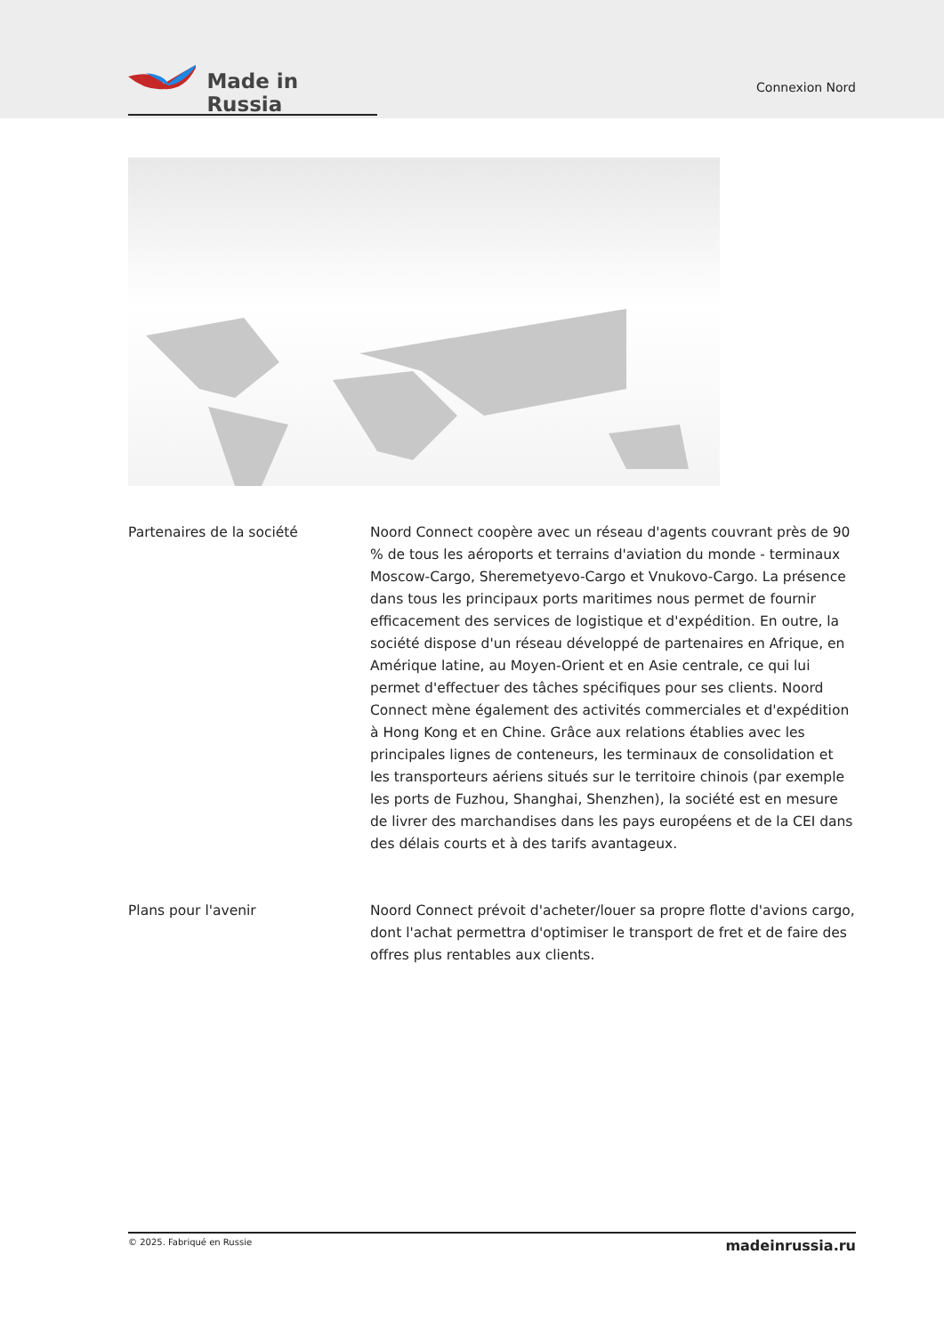Made in Russia
Connexion Nord
Partenaires de la société Noord Connect coopère avec un réseau d'agents couvrant près de 90 % de tous les aéroports et terrains d'aviation du monde - terminaux Moscow-Cargo, Sheremetyevo-Cargo et Vnukovo-Cargo. La présence dans tous les principaux ports maritimes nous permet de fournir efficacement des services de logistique et d'expédition. En outre, la société dispose d'un réseau développé de partenaires en Afrique, en Amérique latine, au Moyen-Orient et en Asie centrale, ce qui lui permet d'effectuer des tâches spécifiques pour ses clients. Noord Connect mène également des activités commerciales et d'expédition à Hong Kong et en Chine. Grâce aux relations établies avec les principales lignes de conteneurs, les terminaux de consolidation et les transporteurs aériens situés sur le territoire chinois (par exemple les ports de Fuzhou, Shanghai, Shenzhen), la société est en mesure de livrer des marchandises dans les pays européens et de la CEI dans des délais courts et à des tarifs avantageux.
Plans pour l'avenir Noord Connect prévoit d'acheter/louer sa propre flotte d'avions cargo, dont l'achat permettra d'optimiser le transport de fret et de faire des offres plus rentables aux clients.
© 2025. Fabriqué en Russie madeinrussia.ru